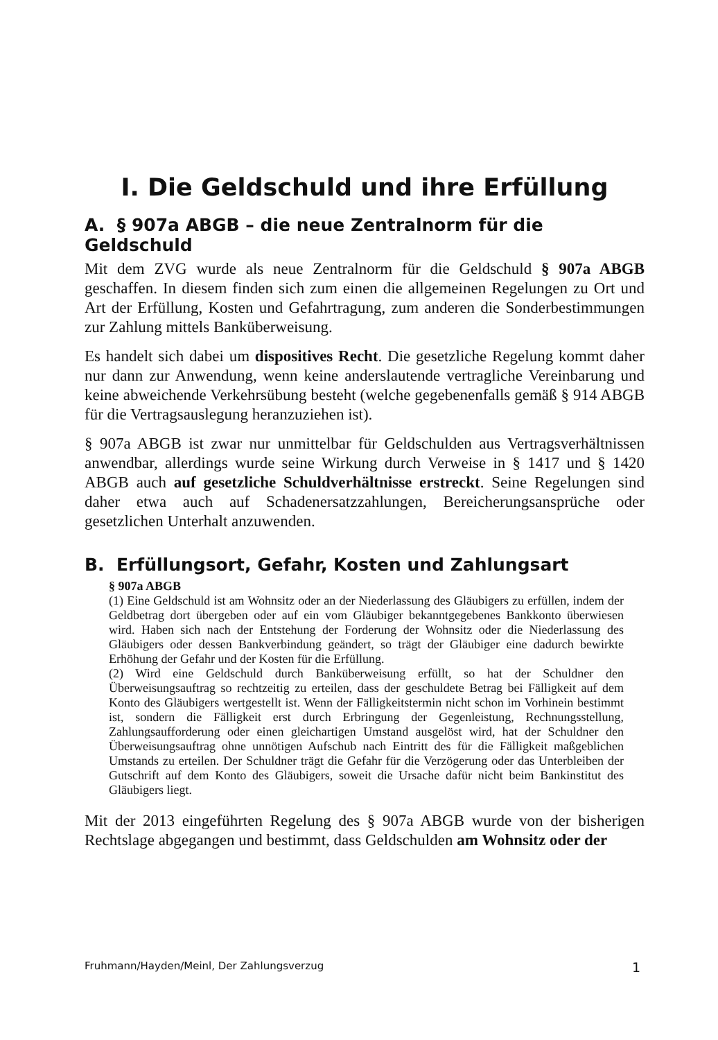I. Die Geldschuld und ihre Erfüllung
A. § 907a ABGB – die neue Zentralnorm für die Geldschuld
Mit dem ZVG wurde als neue Zentralnorm für die Geldschuld § 907a ABGB geschaffen. In diesem finden sich zum einen die allgemeinen Regelungen zu Ort und Art der Erfüllung, Kosten und Gefahrtragung, zum anderen die Sonderbestimmungen zur Zahlung mittels Banküberweisung.
Es handelt sich dabei um dispositives Recht. Die gesetzliche Regelung kommt daher nur dann zur Anwendung, wenn keine anderslautende vertragliche Vereinbarung und keine abweichende Verkehrsübung besteht (welche gegebenenfalls gemäß § 914 ABGB für die Vertragsauslegung heranzuziehen ist).
§ 907a ABGB ist zwar nur unmittelbar für Geldschulden aus Vertragsverhältnissen anwendbar, allerdings wurde seine Wirkung durch Verweise in § 1417 und § 1420 ABGB auch auf gesetzliche Schuldverhältnisse erstreckt. Seine Regelungen sind daher etwa auch auf Schadenersatzzahlungen, Bereicherungsansprüche oder gesetzlichen Unterhalt anzuwenden.
B. Erfüllungsort, Gefahr, Kosten und Zahlungsart
§ 907a ABGB
(1) Eine Geldschuld ist am Wohnsitz oder an der Niederlassung des Gläubigers zu erfüllen, indem der Geldbetrag dort übergeben oder auf ein vom Gläubiger bekanntgegebenes Bankkonto überwiesen wird. Haben sich nach der Entstehung der Forderung der Wohnsitz oder die Niederlassung des Gläubigers oder dessen Bankverbindung geändert, so trägt der Gläubiger eine dadurch bewirkte Erhöhung der Gefahr und der Kosten für die Erfüllung.
(2) Wird eine Geldschuld durch Banküberweisung erfüllt, so hat der Schuldner den Überweisungsauftrag so rechtzeitig zu erteilen, dass der geschuldete Betrag bei Fälligkeit auf dem Konto des Gläubigers wertgestellt ist. Wenn der Fälligkeitstermin nicht schon im Vorhinein bestimmt ist, sondern die Fälligkeit erst durch Erbringung der Gegenleistung, Rechnungsstellung, Zahlungsaufforderung oder einen gleichartigen Umstand ausgelöst wird, hat der Schuldner den Überweisungsauftrag ohne unnötigen Aufschub nach Eintritt des für die Fälligkeit maßgeblichen Umstands zu erteilen. Der Schuldner trägt die Gefahr für die Verzögerung oder das Unterbleiben der Gutschrift auf dem Konto des Gläubigers, soweit die Ursache dafür nicht beim Bankinstitut des Gläubigers liegt.
Mit der 2013 eingeführten Regelung des § 907a ABGB wurde von der bisherigen Rechtslage abgegangen und bestimmt, dass Geldschulden am Wohnsitz oder der
Fruhmann/Hayden/Meinl, Der Zahlungsverzug 1